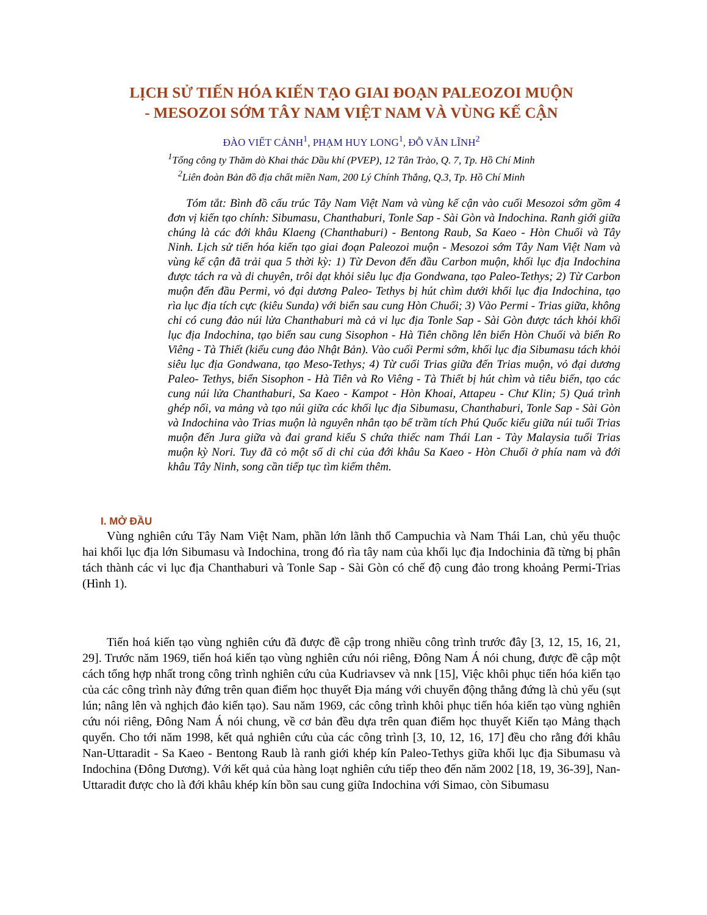LỊCH SỬ TIẾN HÓA KIẾN TẠO GIAI ĐOẠN PALEOZOI MUỘN
- MESOZOI SỚM TÂY NAM VIỆT NAM VÀ VÙNG KẾ CẬN
ĐÀO VIẾT CẢNH<sup>1</sup>, PHẠM HUY LONG<sup>1</sup>, ĐỖ VĂN LĨNH<sup>2</sup>
<sup>1</sup> Tổng công ty Thăm dò Khai thác Dầu khí (PVEP), 12 Tân Trào, Q. 7, Tp. Hồ Chí Minh
<sup>2</sup> Liên đoàn Bản đồ địa chất miền Nam, 200 Lý Chính Thắng, Q.3, Tp. Hồ Chí Minh
Tóm tắt: Bình đồ cấu trúc Tây Nam Việt Nam và vùng kế cận vào cuối Mesozoi sớm gồm 4 đơn vị kiến tạo chính: Sibumasu, Chanthaburi, Tonle Sap - Sài Gòn và Indochina. Ranh giới giữa chúng là các đới khâu Klaeng (Chanthaburi) - Bentong Raub, Sa Kaeo - Hòn Chuối và Tây Ninh. Lịch sử tiến hóa kiến tạo giai đoạn Paleozoi muộn - Mesozoi sớm Tây Nam Việt Nam và vùng kế cận đã trải qua 5 thời kỳ: 1) Từ Devon đến đầu Carbon muộn, khối lục địa Indochina được tách ra và di chuyên, trôi dạt khỏi siêu lục địa Gondwana, tạo Paleo-Tethys; 2) Từ Carbon muộn đến đầu Permi, vỏ đại dương Paleo- Tethys bị hút chìm dưới khối lục địa Indochina, tạo rìa lục địa tích cực (kiêu Sunda) với biển sau cung Hòn Chuối; 3) Vào Permi - Trias giữa, không chi có cung đảo núi lửa Chanthaburi mà cả vi lục địa Tonle Sap - Sài Gòn được tách khỏi khối lục địa Indochina, tạo biển sau cung Sisophon - Hà Tiên chồng lên biển Hòn Chuối và biển Ro Viêng - Tà Thiết (kiểu cung đảo Nhật Bản). Vào cuối Permi sớm, khối lục địa Sibumasu tách khỏi siêu lục địa Gondwana, tạo Meso-Tethys; 4) Từ cuối Trias giữa đến Trias muộn, vỏ đại dương Paleo- Tethys, biển Sisophon - Hà Tiên và Ro Viêng - Tà Thiết bị hút chìm và tiêu biến, tạo các cung núi lửa Chanthaburi, Sa Kaeo - Kampot - Hòn Khoai, Attapeu - Chư Klin; 5) Quá trình ghép nối, va mảng và tạo núi giữa các khối lục địa Sibumasu, Chanthaburi, Tonle Sap - Sài Gòn và Indochina vào Trias muộn là nguyên nhân tạo bể trầm tích Phú Quốc kiểu giữa núi tuổi Trias muộn đến Jura giữa và đai grand kiểu S chứa thiếc nam Thái Lan - Tày Malaysia tuổi Trias muộn kỳ Nori. Tuy đã cỏ một số di chỉ của đới khâu Sa Kaeo - Hòn Chuối ở phía nam và đới khâu Tây Ninh, song cần tiếp tục tìm kiếm thêm.
I. MỞ ĐẦU
Vùng nghiên cứu Tây Nam Việt Nam, phần lớn lãnh thổ Campuchia và Nam Thái Lan, chủ yếu thuộc hai khối lục địa lớn Sibumasu và Indochina, trong đó rìa tây nam của khối lục địa Indochinia đã từng bị phân tách thành các vi lục địa Chanthaburi và Tonle Sap - Sài Gòn có chế độ cung đảo trong khoảng Permi-Trias (Hình 1).
Tiến hoá kiến tạo vùng nghiên cứu đã được đề cập trong nhiều công trình trước đây [3, 12, 15, 16, 21, 29]. Trước năm 1969, tiến hoá kiến tạo vùng nghiên cứu nói riêng, Đông Nam Á nói chung, được đề cập một cách tổng hợp nhất trong công trình nghiên cứu của Kudriavsev và nnk [15], Việc khôi phục tiến hóa kiến tạo của các công trình này đứng trên quan điểm học thuyết Địa máng với chuyển động thẳng đứng là chủ yếu (sụt lún; nâng lên và nghịch đảo kiến tạo). Sau năm 1969, các công trình khôi phục tiến hóa kiến tạo vùng nghiên cứu nói riêng, Đông Nam Á nói chung, về cơ bản đều dựa trên quan điểm học thuyết Kiến tạo Mảng thạch quyển. Cho tới năm 1998, kết quả nghiên cứu của các công trình [3, 10, 12, 16, 17] đều cho rằng đới khâu Nan-Uttaradit - Sa Kaeo - Bentong Raub là ranh giới khép kín Paleo-Tethys giữa khối lục địa Sibumasu và Indochina (Đông Dương). Với kết quả của hàng loạt nghiên cứu tiếp theo đến năm 2002 [18, 19, 36-39], Nan-Uttaradit được cho là đới khâu khép kín bồn sau cung giữa Indochina với Simao, còn Sibumasu